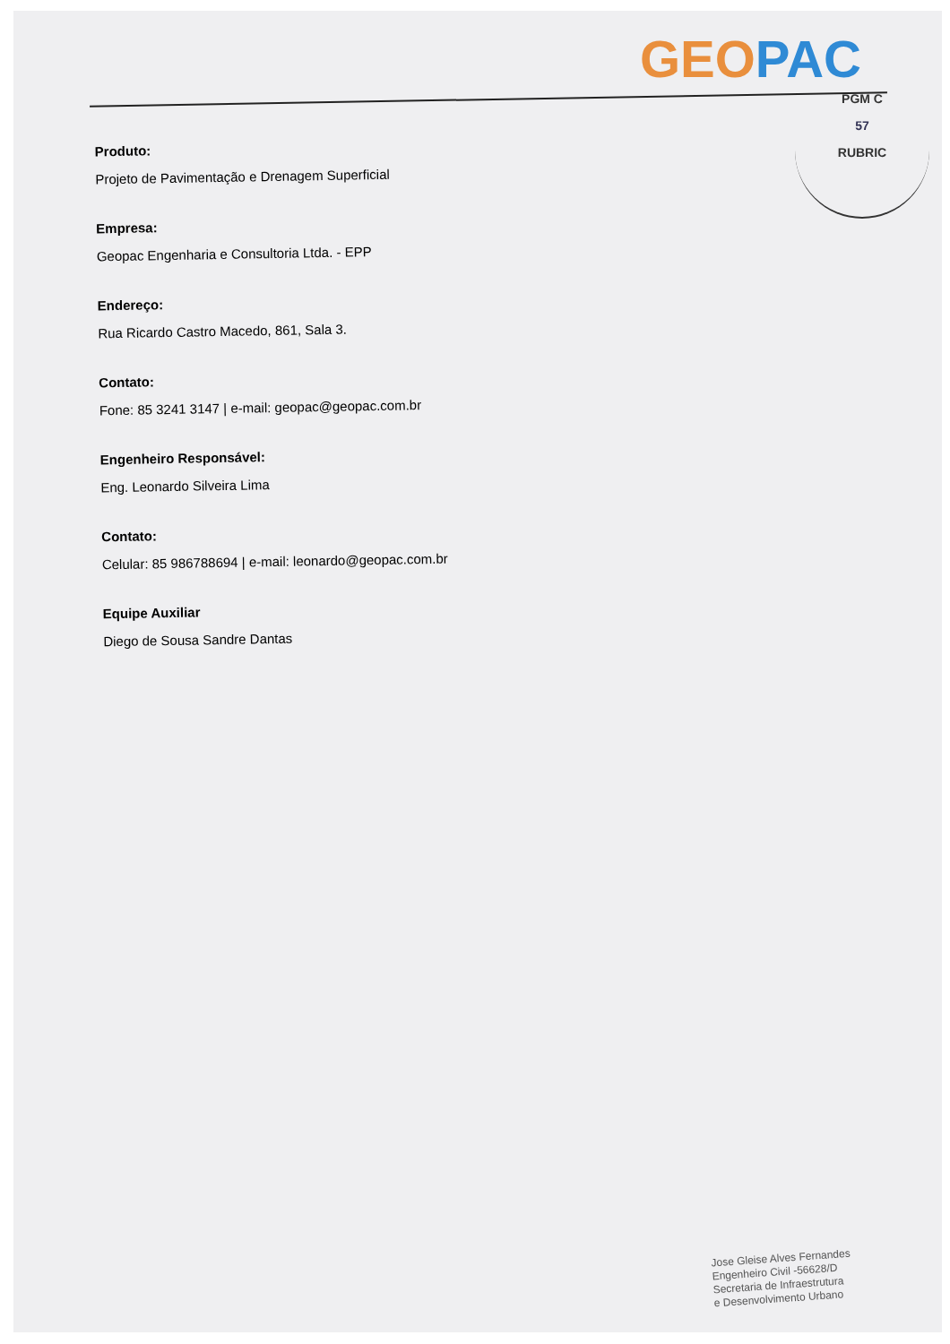GEO PAC
PGM C
57
RUBRIC
Produto:
Projeto de Pavimentação e Drenagem Superficial
Empresa:
Geopac Engenharia e Consultoria Ltda. - EPP
Endereço:
Rua Ricardo Castro Macedo, 861, Sala 3.
Contato:
Fone: 85 3241 3147 | e-mail: geopac@geopac.com.br
Engenheiro Responsável:
Eng. Leonardo Silveira Lima
Contato:
Celular: 85 986788694 | e-mail: leonardo@geopac.com.br
Equipe Auxiliar
Diego de Sousa Sandre Dantas
Jose Gleise Alves Fernandes
Engenheiro Civil -56628/D
Secretaria de Infraestrutura
e Desenvolvimento Urbano